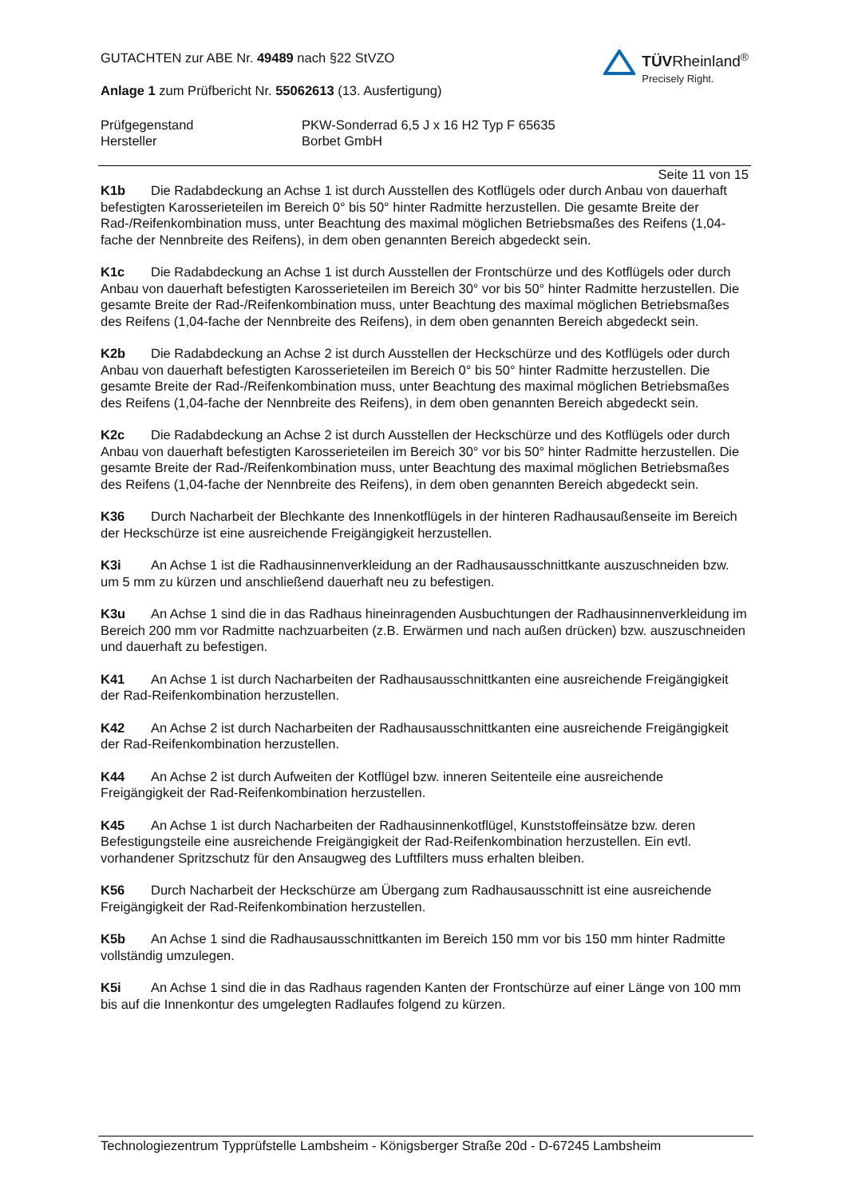GUTACHTEN zur ABE Nr. 49489 nach §22 StVZO
Anlage 1 zum Prüfbericht Nr. 55062613 (13. Ausfertigung)
TÜV Rheinland<sup>®</sup>
Precisely Right.
Prüfgegenstand PKW-Sonderrad 6,5 J x 16 H2 Typ F 65635
Hersteller Borbet GmbH
Seite 11 von 15
K1b Die Radabdeckung an Achse 1 ist durch Ausstellen des Kotflügels oder durch Anbau von dauerhaft befestigten Karosserieteilen im Bereich 0° bis 50° hinter Radmitte herzustellen. Die gesamte Breite der Rad-/Reifenkombination muss, unter Beachtung des maximal möglichen Betriebsmaßes des Reifens (1,04-fache der Nennbreite des Reifens), in dem oben genannten Bereich abgedeckt sein.
K1c Die Radabdeckung an Achse 1 ist durch Ausstellen der Frontschürze und des Kotflügels oder durch Anbau von dauerhaft befestigten Karosserieteilen im Bereich 30° vor bis 50° hinter Radmitte herzustellen. Die gesamte Breite der Rad-/Reifenkombination muss, unter Beachtung des maximal möglichen Betriebsmaßes des Reifens (1,04-fache der Nennbreite des Reifens), in dem oben genannten Bereich abgedeckt sein.
K2b Die Radabdeckung an Achse 2 ist durch Ausstellen der Heckschürze und des Kotflügels oder durch Anbau von dauerhaft befestigten Karosserieteilen im Bereich 0° bis 50° hinter Radmitte herzustellen. Die gesamte Breite der Rad-/Reifenkombination muss, unter Beachtung des maximal möglichen Betriebsmaßes des Reifens (1,04-fache der Nennbreite des Reifens), in dem oben genannten Bereich abgedeckt sein.
K2c Die Radabdeckung an Achse 2 ist durch Ausstellen der Heckschürze und des Kotflügels oder durch Anbau von dauerhaft befestigten Karosserieteilen im Bereich 30° vor bis 50° hinter Radmitte herzustellen. Die gesamte Breite der Rad-/Reifenkombination muss, unter Beachtung des maximal möglichen Betriebsmaßes des Reifens (1,04-fache der Nennbreite des Reifens), in dem oben genannten Bereich abgedeckt sein.
K36 Durch Nacharbeit der Blechkante des Innenkotflügels in der hinteren Radhausaußenseite im Bereich der Heckschürze ist eine ausreichende Freigängigkeit herzustellen.
K3i An Achse 1 ist die Radhausinnenverkleidung an der Radhausausschnittkante auszuschneiden bzw. um 5 mm zu kürzen und anschließend dauerhaft neu zu befestigen.
K3u An Achse 1 sind die in das Radhaus hineinragenden Ausbuchtungen der Radhausinnenverkleidung im Bereich 200 mm vor Radmitte nachzuarbeiten (z.B. Erwärmen und nach außen drücken) bzw. auszuschneiden und dauerhaft zu befestigen.
K41 An Achse 1 ist durch Nacharbeiten der Radhausausschnittkanten eine ausreichende Freigängigkeit der Rad-Reifenkombination herzustellen.
K42 An Achse 2 ist durch Nacharbeiten der Radhausausschnittkanten eine ausreichende Freigängigkeit der Rad-Reifenkombination herzustellen.
K44 An Achse 2 ist durch Aufweiten der Kotflügel bzw. inneren Seitenteile eine ausreichende Freigängigkeit der Rad-Reifenkombination herzustellen.
K45 An Achse 1 ist durch Nacharbeiten der Radhausinnenkotflügel, Kunststoffeinsätze bzw. deren Befestigungsteile eine ausreichende Freigängigkeit der Rad-Reifenkombination herzustellen. Ein evtl. vorhandener Spritzschutz für den Ansaugweg des Luftfilters muss erhalten bleiben.
K56 Durch Nacharbeit der Heckschürze am Übergang zum Radhausausschnitt ist eine ausreichende Freigängigkeit der Rad-Reifenkombination herzustellen.
K5b An Achse 1 sind die Radhausausschnittkanten im Bereich 150 mm vor bis 150 mm hinter Radmitte vollständig umzulegen.
K5i An Achse 1 sind die in das Radhaus ragenden Kanten der Frontschürze auf einer Länge von 100 mm bis auf die Innenkontur des umgelegten Radlaufes folgend zu kürzen.
Technologiezentrum Typprüfstelle Lambsheim - Königsberger Straße 20d - D-67245 Lambsheim